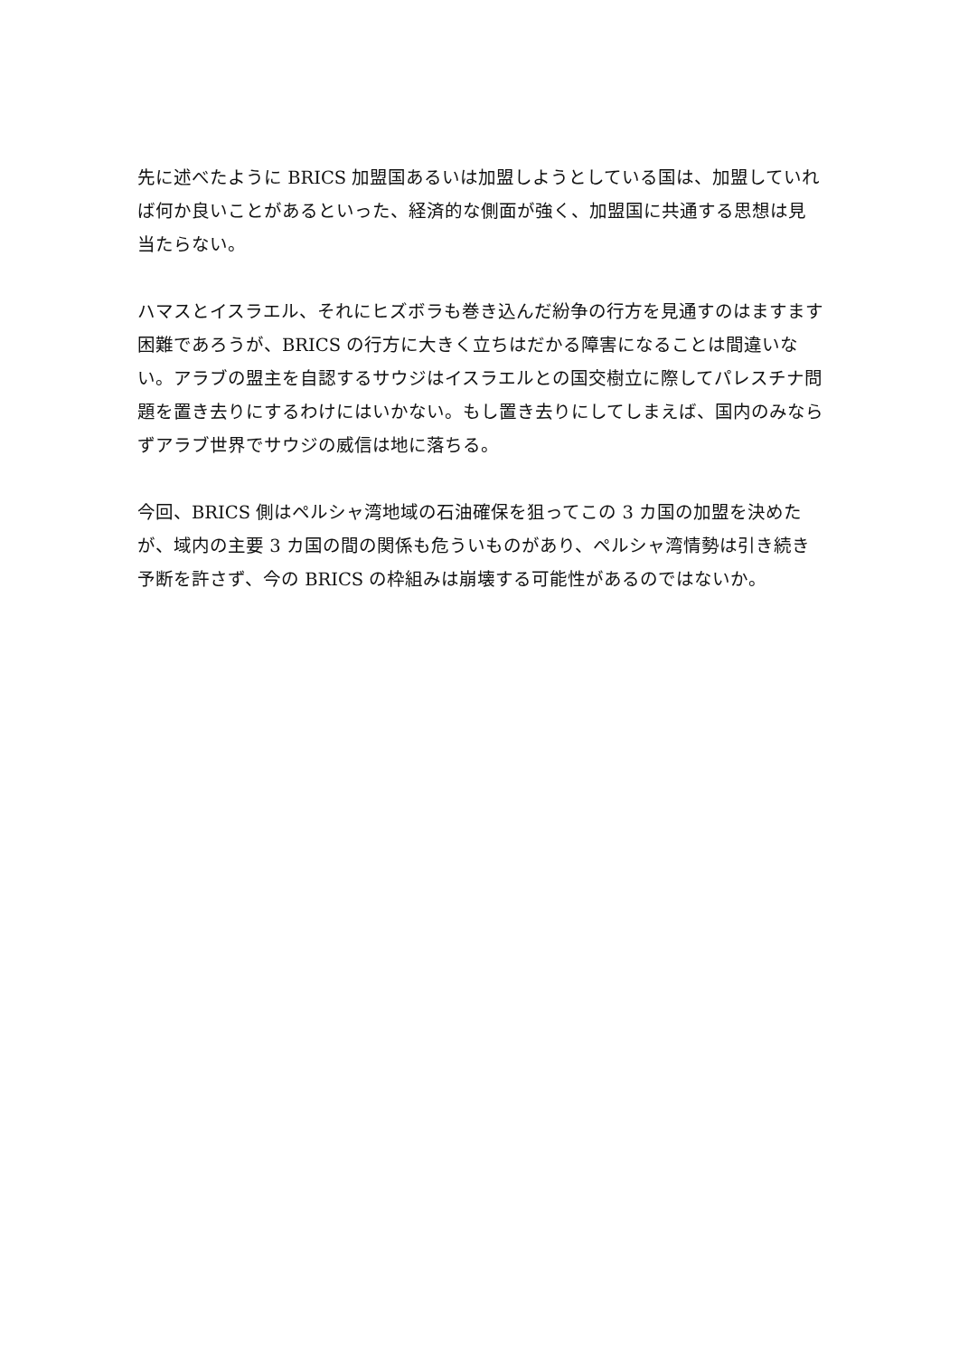先に述べたように BRICS 加盟国あるいは加盟しようとしている国は、加盟していれば何か良いことがあるといった、経済的な側面が強く、加盟国に共通する思想は見当たらない。
ハマスとイスラエル、それにヒズボラも巻き込んだ紛争の行方を見通すのはますます困難であろうが、BRICS の行方に大きく立ちはだかる障害になることは間違いない。アラブの盟主を自認するサウジはイスラエルとの国交樹立に際してパレスチナ問題を置き去りにするわけにはいかない。もし置き去りにしてしまえば、国内のみならずアラブ世界でサウジの威信は地に落ちる。
今回、BRICS 側はペルシャ湾地域の石油確保を狙ってこの 3 カ国の加盟を決めたが、域内の主要 3 カ国の間の関係も危ういものがあり、ペルシャ湾情勢は引き続き予断を許さず、今の BRICS の枠組みは崩壊する可能性があるのではないか。